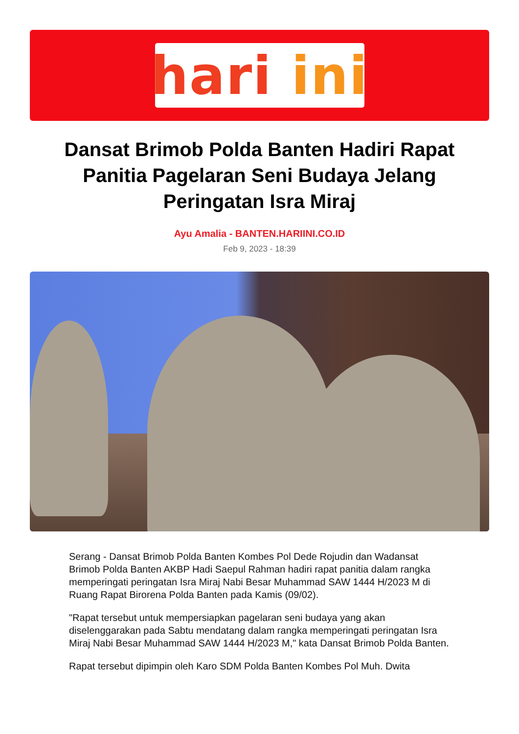hari ini
Dansat Brimob Polda Banten Hadiri Rapat Panitia Pagelaran Seni Budaya Jelang Peringatan Isra Miraj
Ayu Amalia - BANTEN.HARIINI.CO.ID
Feb 9, 2023 - 18:39
Serang - Dansat Brimob Polda Banten Kombes Pol Dede Rojudin dan Wadansat Brimob Polda Banten AKBP Hadi Saepul Rahman hadiri rapat panitia dalam rangka memperingati peringatan Isra Miraj Nabi Besar Muhammad SAW 1444 H/2023 M di Ruang Rapat Birorena Polda Banten pada Kamis (09/02).
"Rapat tersebut untuk mempersiapkan pagelaran seni budaya yang akan diselenggarakan pada Sabtu mendatang dalam rangka memperingati peringatan Isra Miraj Nabi Besar Muhammad SAW 1444 H/2023 M," kata Dansat Brimob Polda Banten.
Rapat tersebut dipimpin oleh Karo SDM Polda Banten Kombes Pol Muh. Dwita